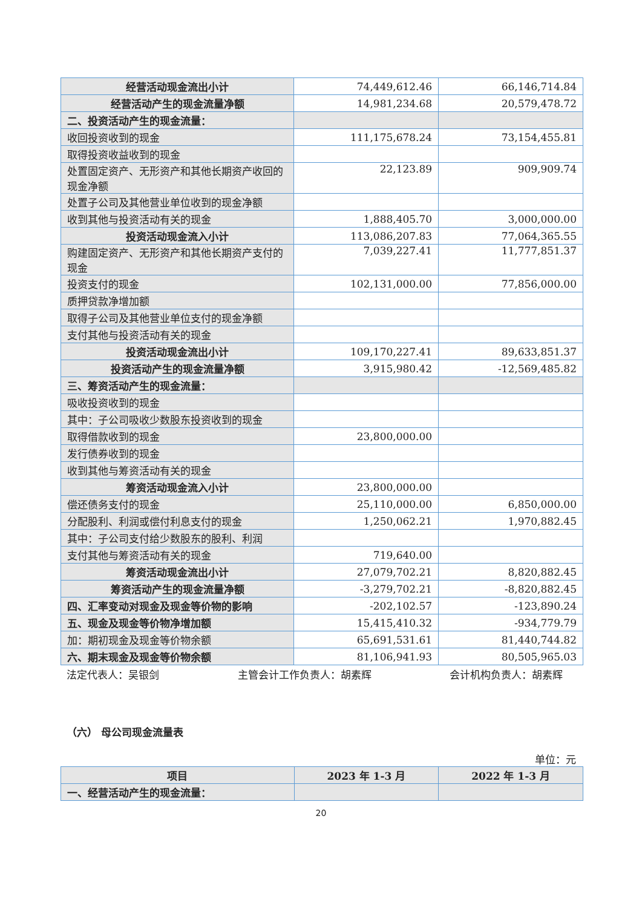| 经营活动现金流出小计 | 74,449,612.46 | 66,146,714.84 |
| 经营活动产生的现金流量净额 | 14,981,234.68 | 20,579,478.72 |
| 二、投资活动产生的现金流量： | | |
| 收回投资收到的现金 | 111,175,678.24 | 73,154,455.81 |
| 取得投资收益收到的现金 | | |
| 处置固定资产、无形资产和其他长期资产收回的现金净额 | 22,123.89 | 909,909.74 |
| 处置子公司及其他营业单位收到的现金净额 | | |
| 收到其他与投资活动有关的现金 | 1,888,405.70 | 3,000,000.00 |
| 投资活动现金流入小计 | 113,086,207.83 | 77,064,365.55 |
| 购建固定资产、无形资产和其他长期资产支付的现金 | 7,039,227.41 | 11,777,851.37 |
| 投资支付的现金 | 102,131,000.00 | 77,856,000.00 |
| 质押贷款净增加额 | | |
| 取得子公司及其他营业单位支付的现金净额 | | |
| 支付其他与投资活动有关的现金 | | |
| 投资活动现金流出小计 | 109,170,227.41 | 89,633,851.37 |
| 投资活动产生的现金流量净额 | 3,915,980.42 | -12,569,485.82 |
| 三、筹资活动产生的现金流量： | | |
| 吸收投资收到的现金 | | |
| 其中：子公司吸收少数股东投资收到的现金 | | |
| 取得借款收到的现金 | 23,800,000.00 | |
| 发行债券收到的现金 | | |
| 收到其他与筹资活动有关的现金 | | |
| 筹资活动现金流入小计 | 23,800,000.00 | |
| 偿还债务支付的现金 | 25,110,000.00 | 6,850,000.00 |
| 分配股利、利润或偿付利息支付的现金 | 1,250,062.21 | 1,970,882.45 |
| 其中：子公司支付给少数股东的股利、利润 | | |
| 支付其他与筹资活动有关的现金 | 719,640.00 | |
| 筹资活动现金流出小计 | 27,079,702.21 | 8,820,882.45 |
| 筹资活动产生的现金流量净额 | -3,279,702.21 | -8,820,882.45 |
| 四、汇率变动对现金及现金等价物的影响 | -202,102.57 | -123,890.24 |
| 五、现金及现金等价物净增加额 | 15,415,410.32 | -934,779.79 |
| 加：期初现金及现金等价物余额 | 65,691,531.61 | 81,440,744.82 |
| 六、期末现金及现金等价物余额 | 81,106,941.93 | 80,505,965.03 |
法定代表人：吴银剑 主管会计工作负责人：胡素辉 会计机构负责人：胡素辉
（六） 母公司现金流量表
单位：元
| 项目 | 2023 年 1-3 月 | 2022 年 1-3 月 |
| 一、经营活动产生的现金流量： | | |
20